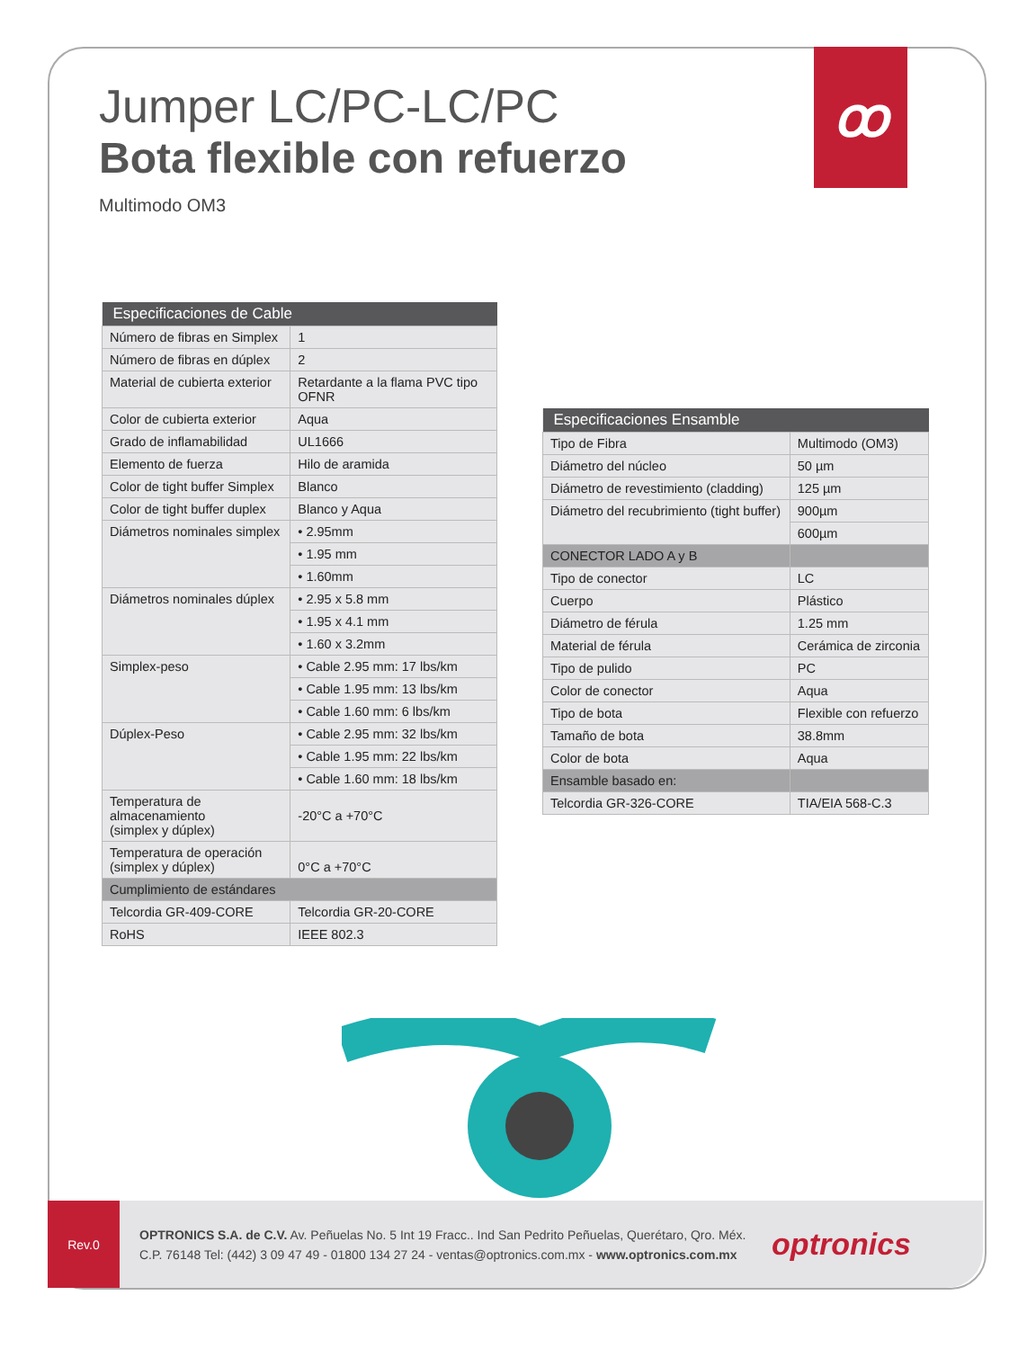ꝏ
Jumper LC/PC-LC/PC
Bota flexible con refuerzo
Multimodo OM3
| Especificaciones de Cable | |
| --- | --- |
| Número de fibras en Simplex | 1 |
| Número de fibras en dúplex | 2 |
| Material de cubierta exterior | Retardante a la flama PVC tipo OFNR |
| Color de cubierta exterior | Aqua |
| Grado de inflamabilidad | UL1666 |
| Elemento de fuerza | Hilo de aramida |
| Color de tight buffer Simplex | Blanco |
| Color de tight buffer duplex | Blanco y Aqua |
| Diámetros nominales simplex | • 2.95mm |
| | • 1.95 mm |
| | • 1.60mm |
| Diámetros nominales dúplex | • 2.95 x 5.8 mm |
| | • 1.95 x 4.1 mm |
| | • 1.60 x 3.2mm |
| Simplex-peso | • Cable 2.95 mm: 17 lbs/km |
| | • Cable 1.95 mm: 13 lbs/km |
| | • Cable 1.60 mm: 6 lbs/km |
| Dúplex-Peso | • Cable 2.95 mm: 32 lbs/km |
| | • Cable 1.95 mm: 22 lbs/km |
| | • Cable 1.60 mm: 18 lbs/km |
| Temperatura de almacenamiento (simplex y dúplex) | -20°C a +70°C |
| Temperatura de operación (simplex y dúplex) | 0°C a +70°C |
| Cumplimiento de estándares | |
| Telcordia GR-409-CORE | Telcordia GR-20-CORE |
| RoHS | IEEE 802.3 |
| Especificaciones Ensamble | |
| --- | --- |
| Tipo de Fibra | Multimodo (OM3) |
| Diámetro del núcleo | 50 µm |
| Diámetro de revestimiento (cladding) | 125 µm |
| Diámetro del recubrimiento (tight buffer) | 900µm |
| | 600µm |
| CONECTOR LADO A y B | |
| Tipo de conector | LC |
| Cuerpo | Plástico |
| Diámetro de férula | 1.25 mm |
| Material de férula | Cerámica de zirconia |
| Tipo de pulido | PC |
| Color de conector | Aqua |
| Tipo de bota | Flexible con refuerzo |
| Tamaño de bota | 38.8mm |
| Color de bota | Aqua |
| Ensamble basado en: | |
| Telcordia GR-326-CORE | TIA/EIA 568-C.3 |
Rev.0
OPTRONICS S.A. de C.V. Av. Peñuelas No. 5 Int 19 Fracc.. Ind San Pedrito Peñuelas, Querétaro, Qro. Méx.
C.P. 76148 Tel: (442) 3 09 47 49 - 01800 134 27 24 - ventas@optronics.com.mx - www.optronics.com.mx
optronics